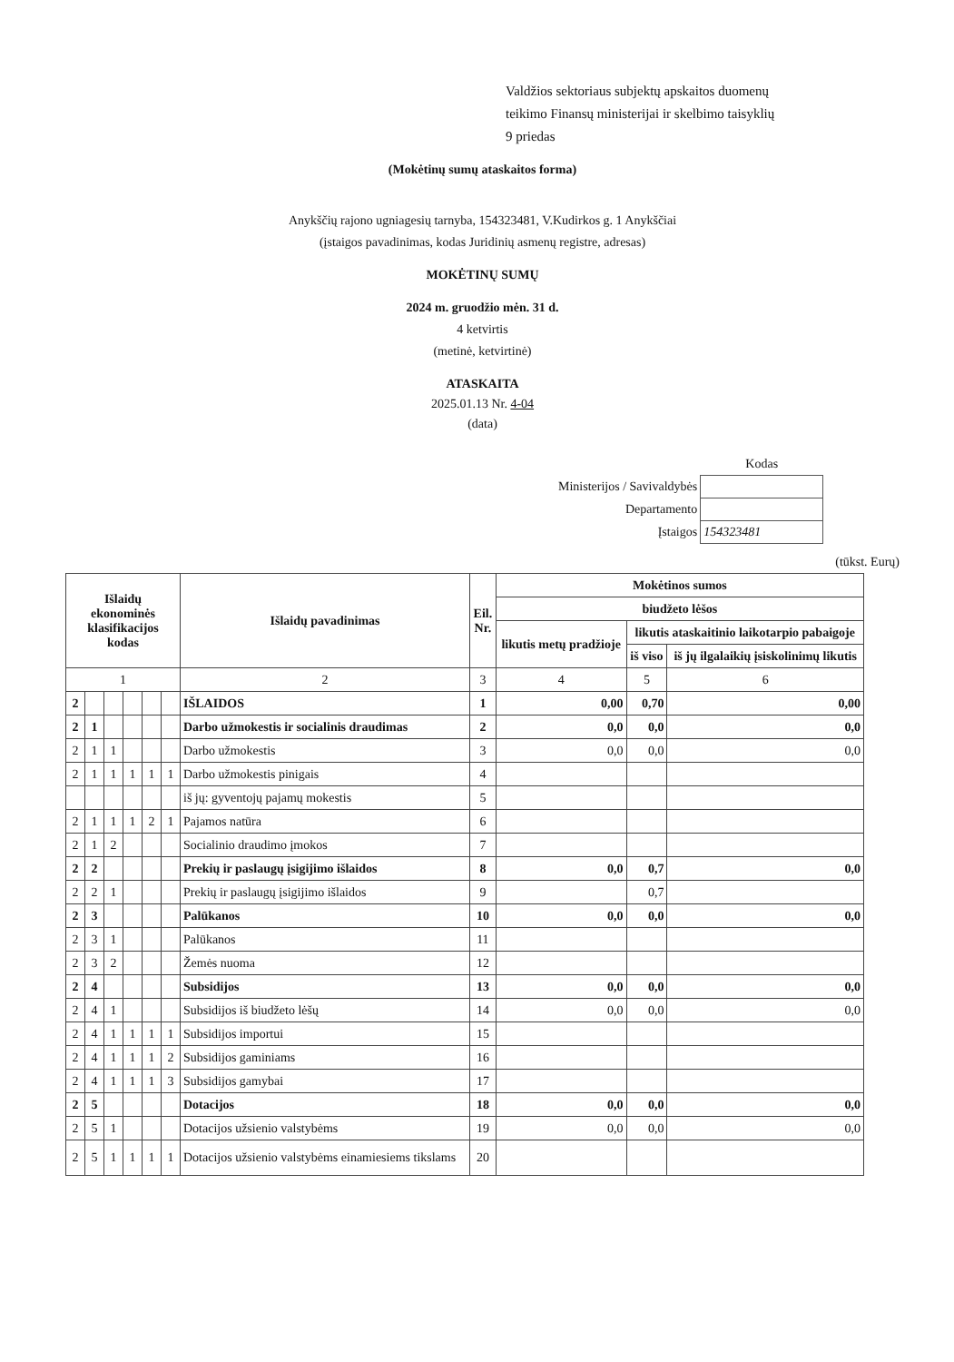Valdžios sektoriaus subjektų apskaitos duomenų
teikimo Finansų ministerijai ir skelbimo taisyklių
9 priedas
(Mokėtinų sumų ataskaitos forma)
Anykščių rajono ugniagesių tarnyba, 154323481, V.Kudirkos g. 1 Anykščiai
(įstaigos pavadinimas, kodas Juridinių asmenų registre, adresas)
MOKĖTINŲ SUMŲ
2024 m. gruodžio mėn. 31 d.
4 ketvirtis
(metinė, ketvirtinė)
ATASKAITA
2025.01.13 Nr. 4-04
(data)
| | Kodas |
| Ministerijos / Savivaldybės | |
| Departamento | |
| Įstaigos | 154323481 |
(tūkst. Eurų)
| Išlaidų ekonominės klasifikacijos kodas | | | | | | Išlaidų pavadinimas | Eil. Nr. | Mokėtinos sumos | | |
| --- | --- | --- | --- | --- | --- | --- | --- | --- | --- | --- |
| | | | | | | | | biudžeto lėšos | | |
| | | | | | | | | likutis metų pradžioje | likutis ataskaitinio laikotarpio pabaigoje | |
| | | | | | | | | | iš viso | iš jų ilgalaikių įsiskolinimų likutis |
| 1 | | | | | | 2 | 3 | 4 | 5 | 6 |
| 2 | | | | | | IŠLAIDOS | 1 | 0,00 | 0,70 | 0,00 |
| 2 | 1 | | | | | Darbo užmokestis ir socialinis draudimas | 2 | 0,0 | 0,0 | 0,0 |
| 2 | 1 | 1 | | | | Darbo užmokestis | 3 | 0,0 | 0,0 | 0,0 |
| 2 | 1 | 1 | 1 | 1 | 1 | Darbo užmokestis pinigais | 4 | | | |
| | | | | | | iš jų: gyventojų pajamų mokestis | 5 | | | |
| 2 | 1 | 1 | 1 | 2 | 1 | Pajamos natūra | 6 | | | |
| 2 | 1 | 2 | | | | Socialinio draudimo įmokos | 7 | | | |
| 2 | 2 | | | | | Prekių ir paslaugų įsigijimo išlaidos | 8 | 0,0 | 0,7 | 0,0 |
| 2 | 2 | 1 | | | | Prekių ir paslaugų įsigijimo išlaidos | 9 | | 0,7 | |
| 2 | 3 | | | | | Palūkanos | 10 | 0,0 | 0,0 | 0,0 |
| 2 | 3 | 1 | | | | Palūkanos | 11 | | | |
| 2 | 3 | 2 | | | | Žemės nuoma | 12 | | | |
| 2 | 4 | | | | | Subsidijos | 13 | 0,0 | 0,0 | 0,0 |
| 2 | 4 | 1 | | | | Subsidijos iš biudžeto lėšų | 14 | 0,0 | 0,0 | 0,0 |
| 2 | 4 | 1 | 1 | 1 | 1 | Subsidijos importui | 15 | | | |
| 2 | 4 | 1 | 1 | 1 | 2 | Subsidijos gaminiams | 16 | | | |
| 2 | 4 | 1 | 1 | 1 | 3 | Subsidijos gamybai | 17 | | | |
| 2 | 5 | | | | | Dotacijos | 18 | 0,0 | 0,0 | 0,0 |
| 2 | 5 | 1 | | | | Dotacijos užsienio valstybėms | 19 | 0,0 | 0,0 | 0,0 |
| 2 | 5 | 1 | 1 | 1 | 1 | Dotacijos užsienio valstybėms einamiesiems tikslams | 20 | | | |